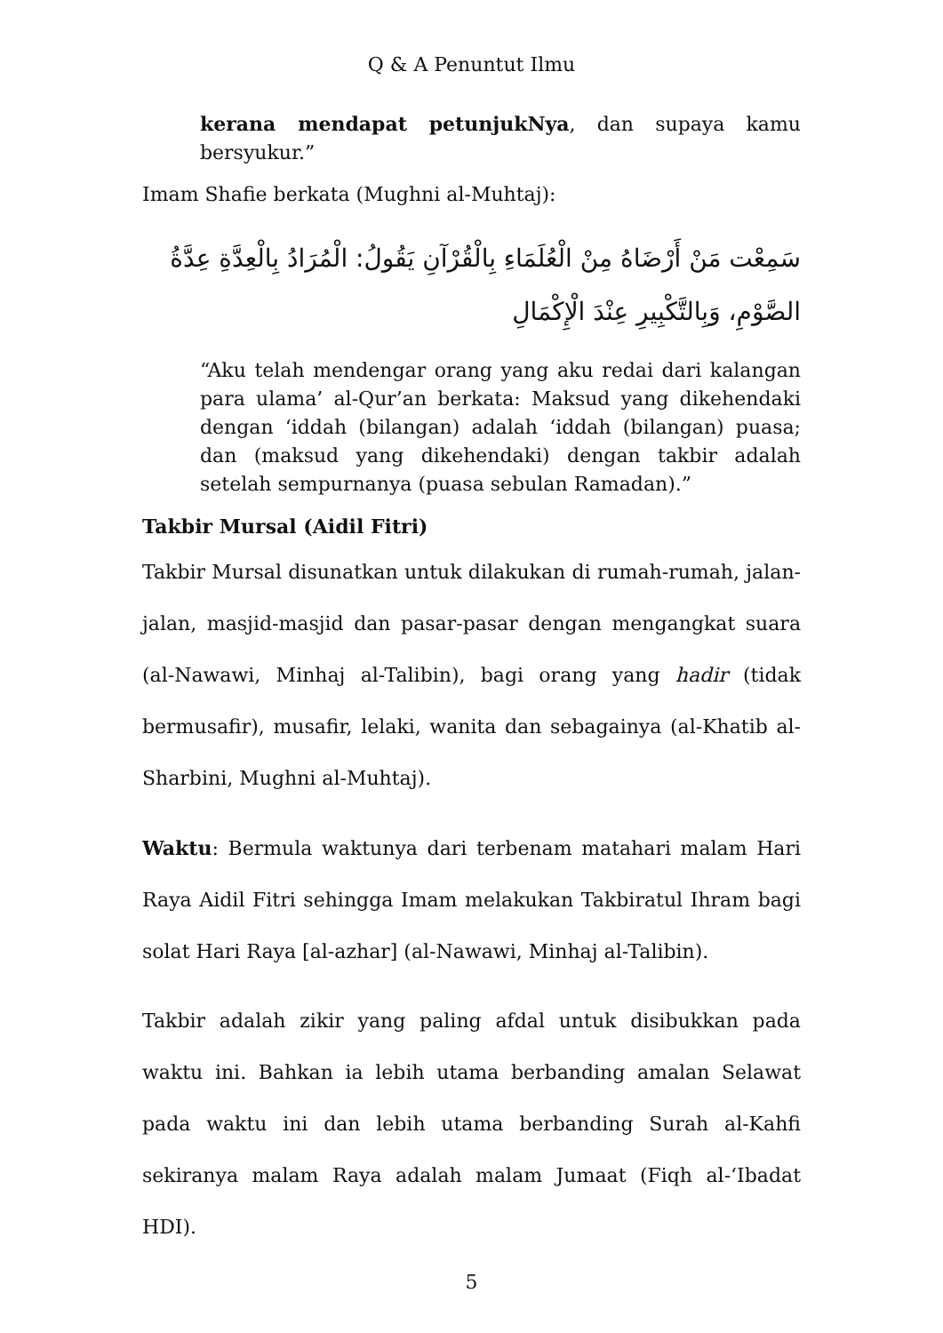Q & A Penuntut Ilmu
kerana mendapat petunjukNya, dan supaya kamu bersyukur.”
Imam Shafie berkata (Mughni al-Muhtaj):
سَمِعْت مَنْ أَرْضَاهُ مِنْ الْعُلَمَاءِ بِالْقُرْآنِ يَقُولُ: الْمُرَادُ بِالْعِدَّةِ عِدَّةُ الصَّوْمِ، وَبِالتَّكْبِيرِ عِنْدَ الْإِكْمَالِ
“Aku telah mendengar orang yang aku redai dari kalangan para ulama’ al-Qur’an berkata: Maksud yang dikehendaki dengan ‘iddah (bilangan) adalah ‘iddah (bilangan) puasa; dan (maksud yang dikehendaki) dengan takbir adalah setelah sempurnanya (puasa sebulan Ramadan).”
Takbir Mursal (Aidil Fitri)
Takbir Mursal disunatkan untuk dilakukan di rumah-rumah, jalan-jalan, masjid-masjid dan pasar-pasar dengan mengangkat suara (al-Nawawi, Minhaj al-Talibin), bagi orang yang hadir (tidak bermusafir), musafir, lelaki, wanita dan sebagainya (al-Khatib al-Sharbini, Mughni al-Muhtaj).
Waktu: Bermula waktunya dari terbenam matahari malam Hari Raya Aidil Fitri sehingga Imam melakukan Takbiratul Ihram bagi solat Hari Raya [al-azhar] (al-Nawawi, Minhaj al-Talibin).
Takbir adalah zikir yang paling afdal untuk disibukkan pada waktu ini. Bahkan ia lebih utama berbanding amalan Selawat pada waktu ini dan lebih utama berbanding Surah al-Kahfi sekiranya malam Raya adalah malam Jumaat (Fiqh al-‘Ibadat HDI).
5